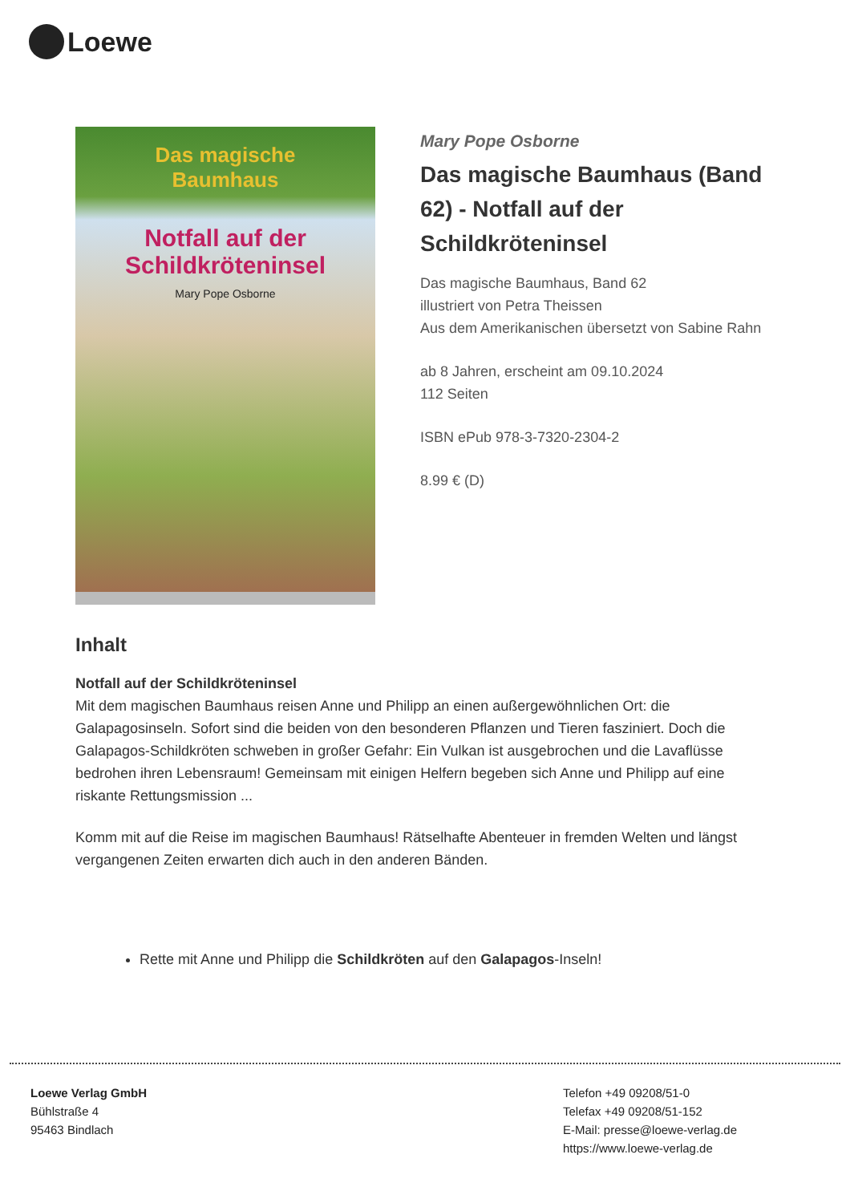Loewe
Das magische
Baumhaus
Notfall auf der
Schildkröteninsel
Mary Pope Osborne
Mary Pope Osborne
Das magische Baumhaus (Band 62) - Notfall auf der Schildkröteninsel
Das magische Baumhaus, Band 62
illustriert von Petra Theissen
Aus dem Amerikanischen übersetzt von Sabine Rahn
ab 8 Jahren, erscheint am 09.10.2024
112 Seiten
ISBN ePub 978-3-7320-2304-2
8.99 € (D)
Inhalt
Notfall auf der Schildkröteninsel
Mit dem magischen Baumhaus reisen Anne und Philipp an einen außergewöhnlichen Ort: die Galapagosinseln. Sofort sind die beiden von den besonderen Pflanzen und Tieren fasziniert. Doch die Galapagos-Schildkröten schweben in großer Gefahr: Ein Vulkan ist ausgebrochen und die Lavaflüsse bedrohen ihren Lebensraum! Gemeinsam mit einigen Helfern begeben sich Anne und Philipp auf eine riskante Rettungsmission ...
Komm mit auf die Reise im magischen Baumhaus! Rätselhafte Abenteuer in fremden Welten und längst vergangenen Zeiten erwarten dich auch in den anderen Bänden.
Rette mit Anne und Philipp die Schildkröten auf den Galapagos-Inseln!
Loewe Verlag GmbH
Bühlstraße 4
95463 Bindlach
Telefon +49 09208/51-0
Telefax +49 09208/51-152
E-Mail: presse@loewe-verlag.de
https://www.loewe-verlag.de